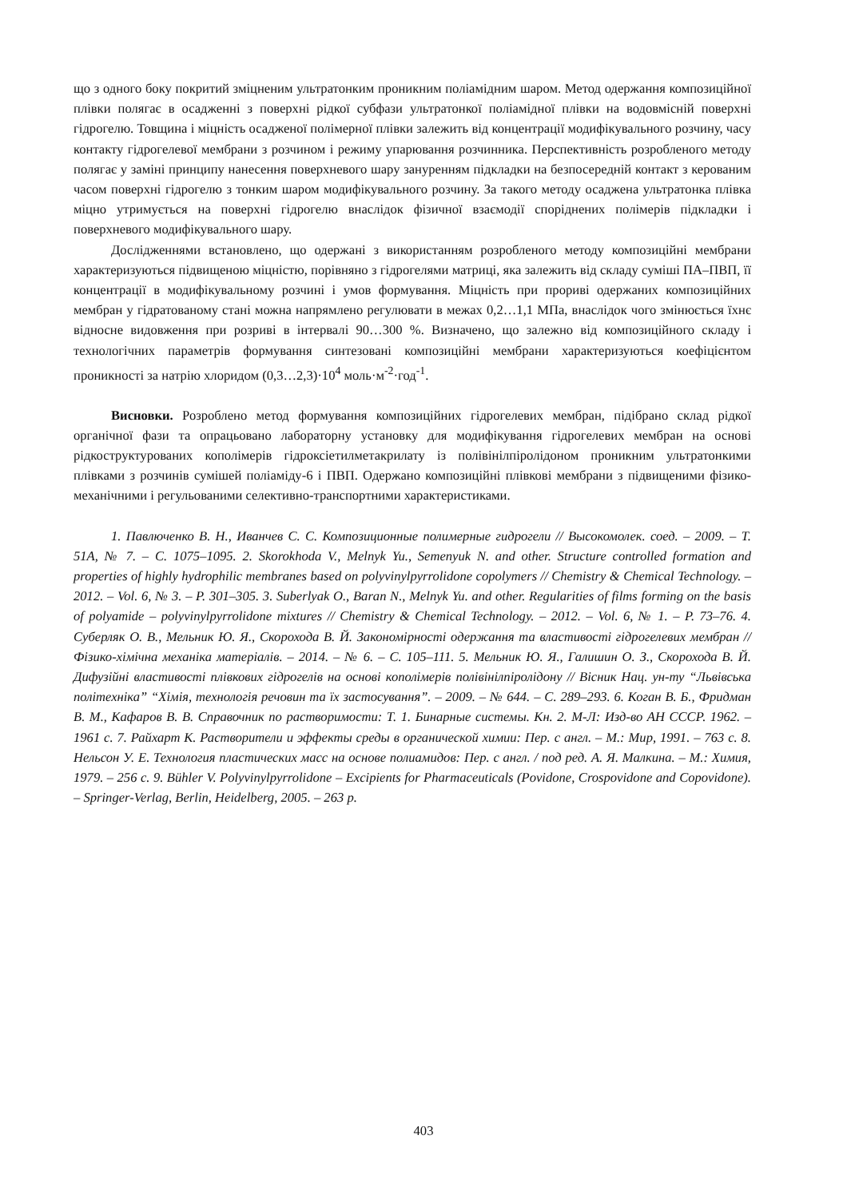що з одного боку покритий зміцненим ультратонким проникним поліамідним шаром. Метод одержання композиційної плівки полягає в осадженні з поверхні рідкої субфази ультратонкої поліамідної плівки на водовмісній поверхні гідрогелю. Товщина і міцність осадженої полімерної плівки залежить від концентрації модифікувального розчину, часу контакту гідрогелевої мембрани з розчином і режиму упарювання розчинника. Перспективність розробленого методу полягає у заміні принципу нанесення поверхневого шару зануренням підкладки на безпосередній контакт з керованим часом поверхні гідрогелю з тонким шаром модифікувального розчину. За такого методу осаджена ультратонка плівка міцно утримується на поверхні гідрогелю внаслідок фізичної взаємодії споріднених полімерів підкладки і поверхневого модифікувального шару.
Дослідженнями встановлено, що одержані з використанням розробленого методу композиційні мембрани характеризуються підвищеною міцністю, порівняно з гідрогелями матриці, яка залежить від складу суміші ПА–ПВП, її концентрації в модифікувальному розчині і умов формування. Міцність при прориві одержаних композиційних мембран у гідратованому стані можна напрямлено регулювати в межах 0,2…1,1 МПа, внаслідок чого змінюється їхнє відносне видовження при розриві в інтервалі 90…300 %. Визначено, що залежно від композиційного складу і технологічних параметрів формування синтезовані композиційні мембрани характеризуються коефіцієнтом проникності за натрію хлоридом (0,3…2,3)·10<sup>4</sup> моль·м<sup>-2</sup>·год<sup>-1</sup>.
Висновки. Розроблено метод формування композиційних гідрогелевих мембран, підібрано склад рідкої органічної фази та опрацьовано лабораторну установку для модифікування гідрогелевих мембран на основі рідкоструктурованих кополімерів гідроксіетилметакрилату із полівінілпіролідоном проникним ультратонкими плівками з розчинів сумішей поліаміду-6 і ПВП. Одержано композиційні плівкові мембрани з підвищеними фізико-механічними і регульованими селективно-транспортними характеристиками.
1. Павлюченко В. Н., Иванчев С. С. Композиционные полимерные гидрогели // Высокомолек. соед. – 2009. – Т. 51А, № 7. – С. 1075–1095. 2. Skorokhoda V., Melnyk Yu., Semenyuk N. and other. Structure controlled formation and properties of highly hydrophilic membranes based on polyvinylpyrrolidone copolymers // Chemistry & Chemical Technology. – 2012. – Vol. 6, № 3. – P. 301–305. 3. Suberlyak O., Baran N., Melnyk Yu. and other. Regularities of films forming on the basis of polyamide – polyvinylpyrrolidone mixtures // Chemistry & Chemical Technology. – 2012. – Vol. 6, № 1. – P. 73–76. 4. Суберляк О. В., Мельник Ю. Я., Скорохода В. Й. Закономірності одержання та властивості гідрогелевих мембран // Фізико-хімічна механіка матеріалів. – 2014. – № 6. – С. 105–111. 5. Мельник Ю. Я., Галишин О. З., Скорохода В. Й. Дифузійні властивості плівкових гідрогелів на основі кополімерів полівінілпіролідону // Вісник Нац. ун-ту “Львівська політехніка” “Хімія, технологія речовин та їх застосування”. – 2009. – № 644. – С. 289–293. 6. Коган В. Б., Фридман В. М., Кафаров В. В. Справочник по растворимости: Т. 1. Бинарные системы. Кн. 2. М-Л: Изд-во АН СССР. 1962. – 1961 с. 7. Райхарт К. Растворители и эффекты среды в органической химии: Пер. с англ. – М.: Мир, 1991. – 763 с. 8. Нельсон У. Е. Технология пластических масс на основе полиамидов: Пер. с англ. / под ред. А. Я. Малкина. – М.: Химия, 1979. – 256 с. 9. Bühler V. Polyvinylpyrrolidone – Excipients for Pharmaceuticals (Povidone, Crospovidone and Copovidone). – Springer-Verlag, Berlin, Heidelberg, 2005. – 263 p.
403